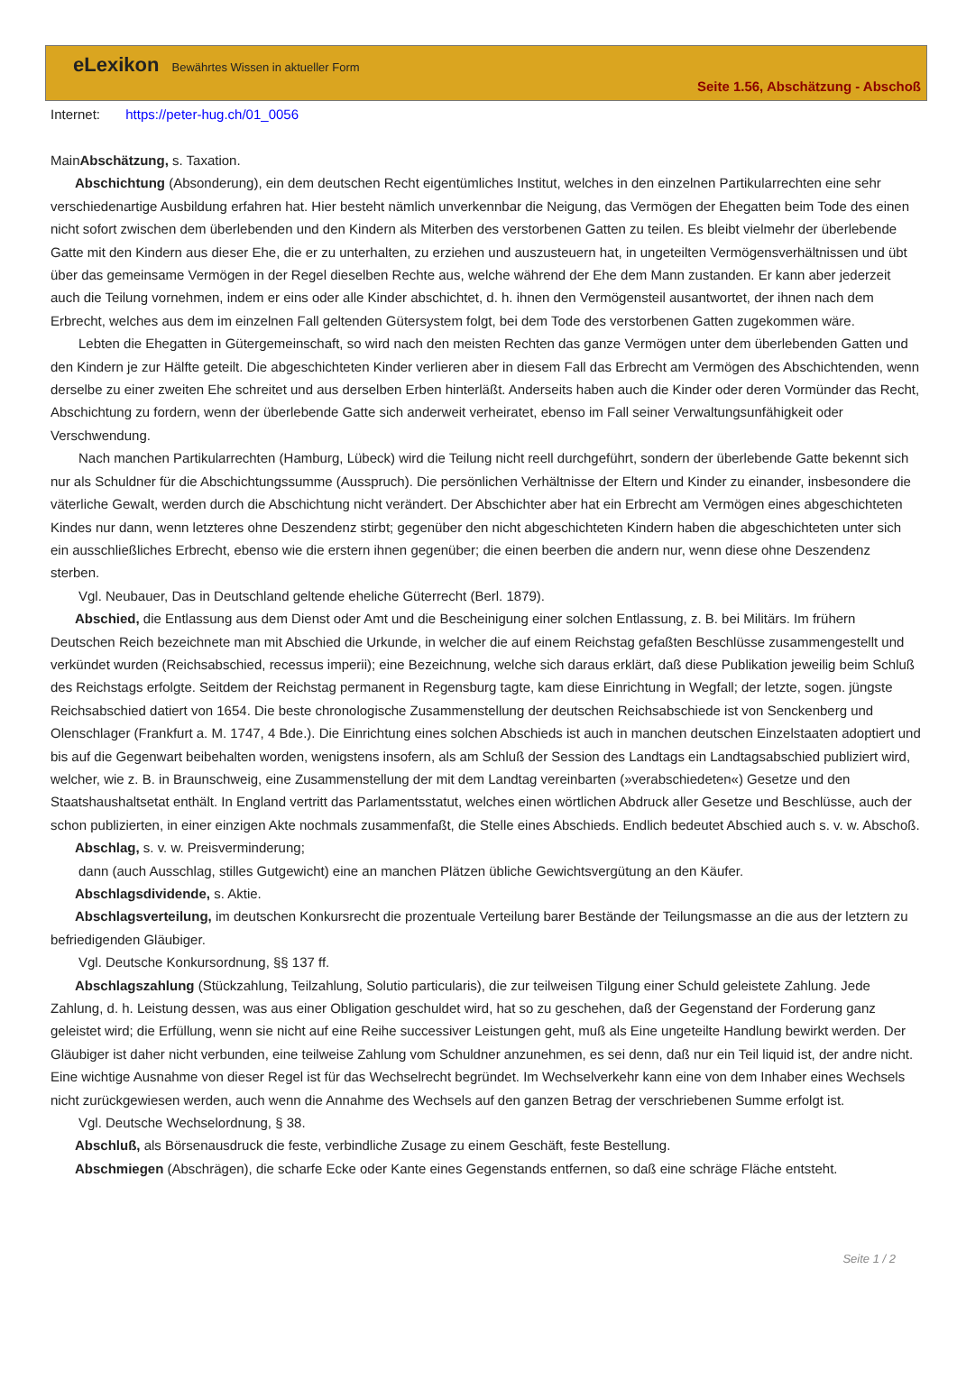eLexikon Bewährtes Wissen in aktueller Form
Seite 1.56, Abschätzung - Abschoß
Internet: https://peter-hug.ch/01_0056
MainAbschätzung, s. Taxation.
Abschichtung (Absonderung), ein dem deutschen Recht eigentümliches Institut, welches in den einzelnen Partikularrechten eine sehr verschiedenartige Ausbildung erfahren hat. Hier besteht nämlich unverkennbar die Neigung, das Vermögen der Ehegatten beim Tode des einen nicht sofort zwischen dem überlebenden und den Kindern als Miterben des verstorbenen Gatten zu teilen. Es bleibt vielmehr der überlebende Gatte mit den Kindern aus dieser Ehe, die er zu unterhalten, zu erziehen und auszusteuern hat, in ungeteilten Vermögensverhältnissen und übt über das gemeinsame Vermögen in der Regel dieselben Rechte aus, welche während der Ehe dem Mann zustanden. Er kann aber jederzeit auch die Teilung vornehmen, indem er eins oder alle Kinder abschichtet, d. h. ihnen den Vermögensteil ausantwortet, der ihnen nach dem Erbrecht, welches aus dem im einzelnen Fall geltenden Gütersystem folgt, bei dem Tode des verstorbenen Gatten zugekommen wäre.
Lebten die Ehegatten in Gütergemeinschaft, so wird nach den meisten Rechten das ganze Vermögen unter dem überlebenden Gatten und den Kindern je zur Hälfte geteilt. Die abgeschichteten Kinder verlieren aber in diesem Fall das Erbrecht am Vermögen des Abschichtenden, wenn derselbe zu einer zweiten Ehe schreitet und aus derselben Erben hinterläßt. Anderseits haben auch die Kinder oder deren Vormünder das Recht, Abschichtung zu fordern, wenn der überlebende Gatte sich anderweit verheiratet, ebenso im Fall seiner Verwaltungsunfähigkeit oder Verschwendung.
Nach manchen Partikularrechten (Hamburg, Lübeck) wird die Teilung nicht reell durchgeführt, sondern der überlebende Gatte bekennt sich nur als Schuldner für die Abschichtungssumme (Ausspruch). Die persönlichen Verhältnisse der Eltern und Kinder zu einander, insbesondere die väterliche Gewalt, werden durch die Abschichtung nicht verändert. Der Abschichter aber hat ein Erbrecht am Vermögen eines abgeschichteten Kindes nur dann, wenn letzteres ohne Deszendenz stirbt; gegenüber den nicht abgeschichteten Kindern haben die abgeschichteten unter sich ein ausschließliches Erbrecht, ebenso wie die erstern ihnen gegenüber; die einen beerben die andern nur, wenn diese ohne Deszendenz sterben.
Vgl. Neubauer, Das in Deutschland geltende eheliche Güterrecht (Berl. 1879).
Abschied, die Entlassung aus dem Dienst oder Amt und die Bescheinigung einer solchen Entlassung, z. B. bei Militärs. Im frühern Deutschen Reich bezeichnete man mit Abschied die Urkunde, in welcher die auf einem Reichstag gefaßten Beschlüsse zusammengestellt und verkündet wurden (Reichsabschied, recessus imperii); eine Bezeichnung, welche sich daraus erklärt, daß diese Publikation jeweilig beim Schluß des Reichstags erfolgte. Seitdem der Reichstag permanent in Regensburg tagte, kam diese Einrichtung in Wegfall; der letzte, sogen. jüngste Reichsabschied datiert von 1654. Die beste chronologische Zusammenstellung der deutschen Reichsabschiede ist von Senckenberg und Olenschlager (Frankfurt a. M. 1747, 4 Bde.). Die Einrichtung eines solchen Abschieds ist auch in manchen deutschen Einzelstaaten adoptiert und bis auf die Gegenwart beibehalten worden, wenigstens insofern, als am Schluß der Session des Landtags ein Landtagsabschied publiziert wird, welcher, wie z. B. in Braunschweig, eine Zusammenstellung der mit dem Landtag vereinbarten (»verabschiedeten«) Gesetze und den Staatshaushaltsetat enthält. In England vertritt das Parlamentsstatut, welches einen wörtlichen Abdruck aller Gesetze und Beschlüsse, auch der schon publizierten, in einer einzigen Akte nochmals zusammenfaßt, die Stelle eines Abschieds. Endlich bedeutet Abschied auch s. v. w. Abschoß.
Abschlag, s. v. w. Preisverminderung;
dann (auch Ausschlag, stilles Gutgewicht) eine an manchen Plätzen übliche Gewichtsvergütung an den Käufer.
Abschlagsdividende, s. Aktie.
Abschlagsverteilung, im deutschen Konkursrecht die prozentuale Verteilung barer Bestände der Teilungsmasse an die aus der letztern zu befriedigenden Gläubiger.
Vgl. Deutsche Konkursordnung, §§ 137 ff.
Abschlagszahlung (Stückzahlung, Teilzahlung, Solutio particularis), die zur teilweisen Tilgung einer Schuld geleistete Zahlung. Jede Zahlung, d. h. Leistung dessen, was aus einer Obligation geschuldet wird, hat so zu geschehen, daß der Gegenstand der Forderung ganz geleistet wird; die Erfüllung, wenn sie nicht auf eine Reihe successiver Leistungen geht, muß als Eine ungeteilte Handlung bewirkt werden. Der Gläubiger ist daher nicht verbunden, eine teilweise Zahlung vom Schuldner anzunehmen, es sei denn, daß nur ein Teil liquid ist, der andre nicht. Eine wichtige Ausnahme von dieser Regel ist für das Wechselrecht begründet. Im Wechselverkehr kann eine von dem Inhaber eines Wechsels nicht zurückgewiesen werden, auch wenn die Annahme des Wechsels auf den ganzen Betrag der verschriebenen Summe erfolgt ist.
Vgl. Deutsche Wechselordnung, § 38.
Abschluß, als Börsenausdruck die feste, verbindliche Zusage zu einem Geschäft, feste Bestellung.
Abschmiegen (Abschrägen), die scharfe Ecke oder Kante eines Gegenstands entfernen, so daß eine schräge Fläche entsteht.
Seite 1 / 2